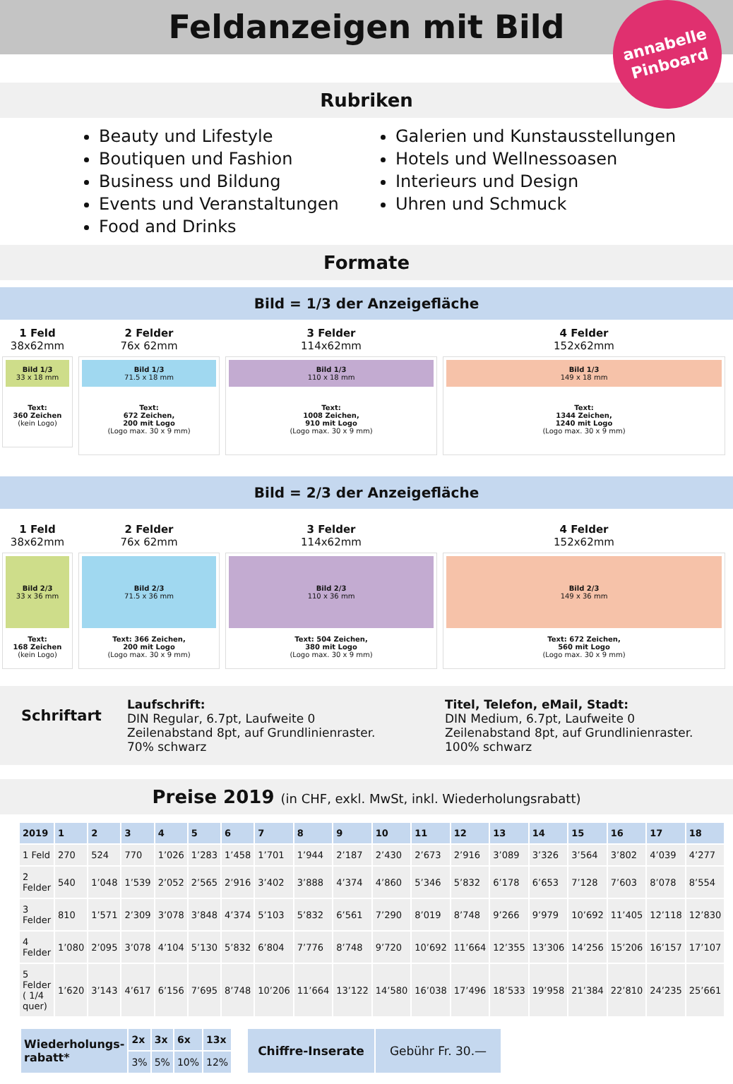Feldanzeigen mit Bild
annabelle
Pinboard
Rubriken
Beauty und Lifestyle
Boutiquen und Fashion
Business und Bildung
Events und Veranstaltungen
Food and Drinks
Galerien und Kunstausstellungen
Hotels und Wellnessoasen
Interieurs und Design
Uhren und Schmuck
Formate
Bild = 1/3 der Anzeigefläche
1 Feld
38x62mm
Bild 1/3
33 x 18 mm
Text:
360 Zeichen
(kein Logo)
2 Felder
76x 62mm
Bild 1/3
71.5 x 18 mm
Text:
672 Zeichen,
200 mit Logo
(Logo max. 30 x 9 mm)
3 Felder
114x62mm
Bild 1/3
110 x 18 mm
Text:
1008 Zeichen,
910 mit Logo
(Logo max. 30 x 9 mm)
4 Felder
152x62mm
Bild 1/3
149 x 18 mm
Text:
1344 Zeichen,
1240 mit Logo
(Logo max. 30 x 9 mm)
Bild = 2/3 der Anzeigefläche
1 Feld
38x62mm
Bild 2/3
33 x 36 mm
Text:
168 Zeichen
(kein Logo)
2 Felder
76x 62mm
Bild 2/3
71.5 x 36 mm
Text: 366 Zeichen,
200 mit Logo
(Logo max. 30 x 9 mm)
3 Felder
114x62mm
Bild 2/3
110 x 36 mm
Text: 504 Zeichen,
380 mit Logo
(Logo max. 30 x 9 mm)
4 Felder
152x62mm
Bild 2/3
149 x 36 mm
Text: 672 Zeichen,
560 mit Logo
(Logo max. 30 x 9 mm)
Schriftart
Laufschrift:
DIN Regular, 6.7pt, Laufweite 0
Zeilenabstand 8pt, auf Grundlinienraster.
70% schwarz
Titel, Telefon, eMail, Stadt:
DIN Medium, 6.7pt, Laufweite 0
Zeilenabstand 8pt, auf Grundlinienraster.
100% schwarz
Preise 2019 (in CHF, exkl. MwSt, inkl. Wiederholungsrabatt)
| 2019 | 1 | 2 | 3 | 4 | 5 | 6 | 7 | 8 | 9 | 10 | 11 | 12 | 13 | 14 | 15 | 16 | 17 | 18 |
| --- | --- | --- | --- | --- | --- | --- | --- | --- | --- | --- | --- | --- | --- | --- | --- | --- | --- | --- |
| 1 Feld | 270 | 524 | 770 | 1’026 | 1’283 | 1’458 | 1’701 | 1’944 | 2’187 | 2’430 | 2’673 | 2’916 | 3’089 | 3’326 | 3’564 | 3’802 | 4’039 | 4’277 |
| 2 Felder | 540 | 1’048 | 1’539 | 2’052 | 2’565 | 2’916 | 3’402 | 3’888 | 4’374 | 4’860 | 5’346 | 5’832 | 6’178 | 6’653 | 7’128 | 7’603 | 8’078 | 8’554 |
| 3 Felder | 810 | 1’571 | 2’309 | 3’078 | 3’848 | 4’374 | 5’103 | 5’832 | 6’561 | 7’290 | 8’019 | 8’748 | 9’266 | 9’979 | 10’692 | 11’405 | 12’118 | 12’830 |
| 4 Felder | 1’080 | 2’095 | 3’078 | 4’104 | 5’130 | 5’832 | 6’804 | 7’776 | 8’748 | 9’720 | 10’692 | 11’664 | 12’355 | 13’306 | 14’256 | 15’206 | 16’157 | 17’107 |
| 5 Felder ( 1/4 quer) | 1’620 | 3’143 | 4’617 | 6’156 | 7’695 | 8’748 | 10’206 | 11’664 | 13’122 | 14’580 | 16’038 | 17’496 | 18’533 | 19’958 | 21’384 | 22’810 | 24’235 | 25’661 |
| Wiederholungs- rabatt* | 2x | 3x | 6x | 13x |
| --- | --- | --- | --- | --- |
| | 3% | 5% | 10% | 12% |
| Chiffre-Inserate | Gebühr Fr. 30.— |